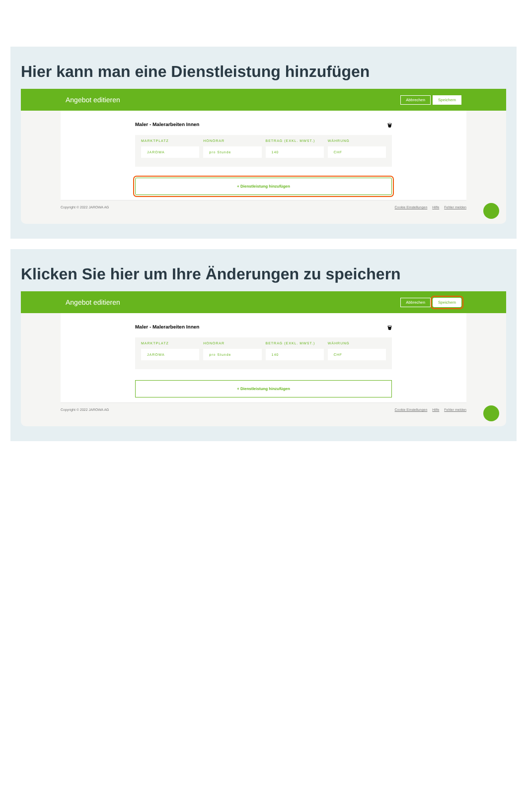Hier kann man eine Dienstleistung hinzufügen
Angebot editieren Abbrechen Speichern
Maler - Malerarbeiten Innen 🗑
MARKTPLATZ
JAROWA
HONORAR
pro Stunde
BETRAG (EXKL. MWST.)
140
WÄHRUNG
CHF
+ Dienstleistung hinzufügen
Copyright © 2022 JAROWA AG Cookie Einstellungen Hilfe Fehler melden
Klicken Sie hier um Ihre Änderungen zu speichern
Angebot editieren Abbrechen Speichern
Maler - Malerarbeiten Innen 🗑
MARKTPLATZ
JAROWA
HONORAR
pro Stunde
BETRAG (EXKL. MWST.)
140
WÄHRUNG
CHF
+ Dienstleistung hinzufügen
Copyright © 2022 JAROWA AG Cookie Einstellungen Hilfe Fehler melden